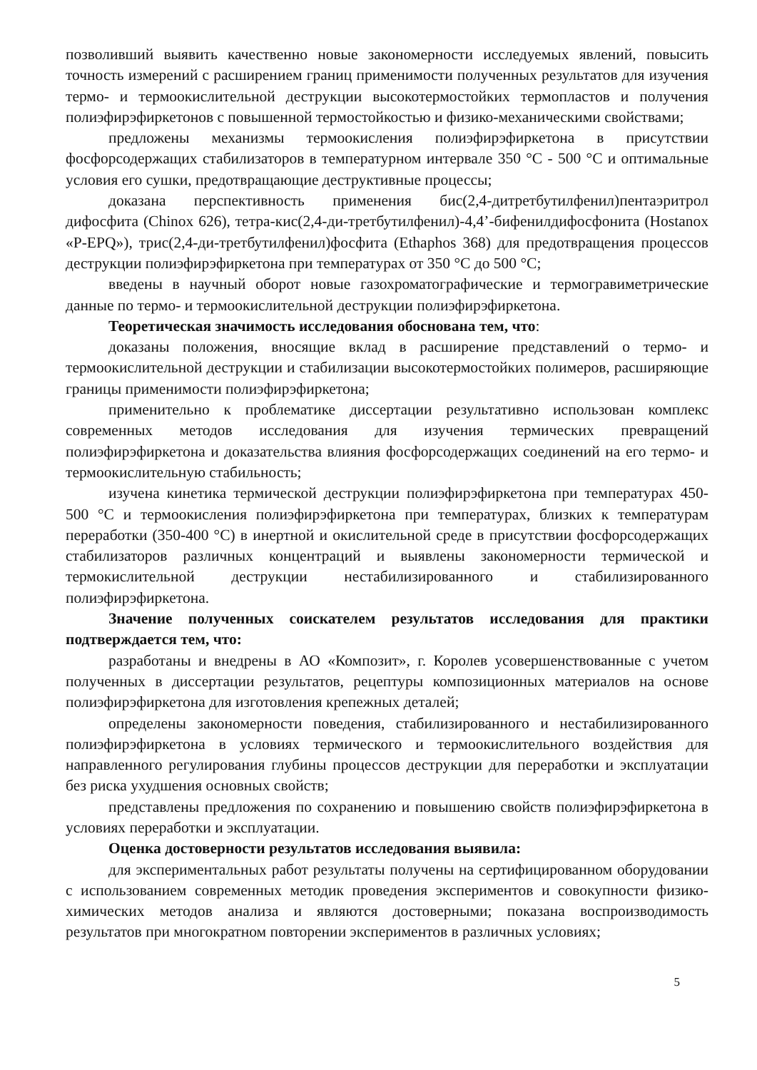позволивший выявить качественно новые закономерности исследуемых явлений, повысить точность измерений с расширением границ применимости полученных результатов для изучения термо- и термоокислительной деструкции высокотермостойких термопластов и получения полиэфирэфиркетонов с повышенной термостойкостью и физико-механическими свойствами;
предложены механизмы термоокисления полиэфирэфиркетона в присутствии фосфорсодержащих стабилизаторов в температурном интервале 350 °С - 500 °С и оптимальные условия его сушки, предотвращающие деструктивные процессы;
доказана перспективность применения бис(2,4-дитретбутилфенил)пентаэритрол дифосфита (Chinox 626), тетра-кис(2,4-ди-третбутилфенил)-4,4’-бифенилдифосфонита (Hostanox «P-EPQ»), трис(2,4-ди-третбутилфенил)фосфита (Ethaphos 368) для предотвращения процессов деструкции полиэфирэфиркетона при температурах от 350 °С до 500 °С;
введены в научный оборот новые газохроматографические и термогравиметрические данные по термо- и термоокислительной деструкции полиэфирэфиркетона.
Теоретическая значимость исследования обоснована тем, что:
доказаны положения, вносящие вклад в расширение представлений о термо- и термоокислительной деструкции и стабилизации высокотермостойких полимеров, расширяющие границы применимости полиэфирэфиркетона;
применительно к проблематике диссертации результативно использован комплекс современных методов исследования для изучения термических превращений полиэфирэфиркетона и доказательства влияния фосфорсодержащих соединений на его термо- и термоокислительную стабильность;
изучена кинетика термической деструкции полиэфирэфиркетона при температурах 450-500 °С и термоокисления полиэфирэфиркетона при температурах, близких к температурам переработки (350-400 °С) в инертной и окислительной среде в присутствии фосфорсодержащих стабилизаторов различных концентраций и выявлены закономерности термической и термокислительной деструкции нестабилизированного и стабилизированного полиэфирэфиркетона.
Значение полученных соискателем результатов исследования для практики подтверждается тем, что:
разработаны и внедрены в АО «Композит», г. Королев усовершенствованные с учетом полученных в диссертации результатов, рецептуры композиционных материалов на основе полиэфирэфиркетона для изготовления крепежных деталей;
определены закономерности поведения, стабилизированного и нестабилизированного полиэфирэфиркетона в условиях термического и термоокислительного воздействия для направленного регулирования глубины процессов деструкции для переработки и эксплуатации без риска ухудшения основных свойств;
представлены предложения по сохранению и повышению свойств полиэфирэфиркетона в условиях переработки и эксплуатации.
Оценка достоверности результатов исследования выявила:
для экспериментальных работ результаты получены на сертифицированном оборудовании с использованием современных методик проведения экспериментов и совокупности физико-химических методов анализа и являются достоверными; показана воспроизводимость результатов при многократном повторении экспериментов в различных условиях;
5